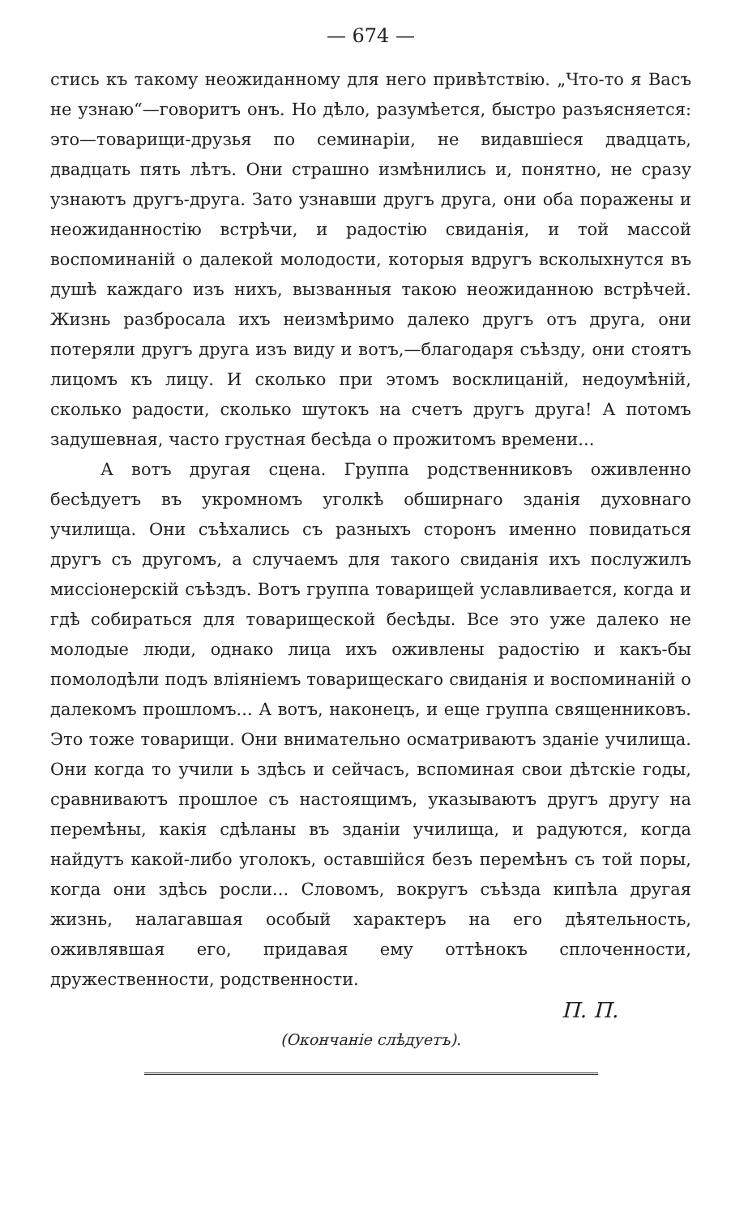— 674 —
стись къ такому неожиданному для него привѣтствію. „Что-то я Васъ не узнаю“—говоритъ онъ. Но дѣло, разумѣется, быстро разъясняется: это—товарищи-друзья по семинаріи, не видавшіеся двадцать, двадцать пять лѣтъ. Они страшно измѣнились и, понятно, не сразу узнаютъ другъ-друга. Зато узнавши другъ друга, они оба поражены и неожиданностію встрѣчи, и радостію свиданія, и той массой воспоминаній о далекой молодости, которыя вдругъ всколыхнутся въ душѣ каждаго изъ нихъ, вызванныя такою неожиданною встрѣчей. Жизнь разбросала ихъ неизмѣримо далеко другъ отъ друга, они потеряли другъ друга изъ виду и вотъ,—благодаря съѣзду, они стоятъ лицомъ къ лицу. И сколько при этомъ восклицаній, недоумѣній, сколько радости, сколько шутокъ на счетъ другъ друга! А потомъ задушевная, часто грустная бесѣда о прожитомъ времени...
А вотъ другая сцена. Группа родственниковъ оживленно бесѣдуетъ въ укромномъ уголкѣ обширнаго зданія духовнаго училища. Они съѣхались съ разныхъ сторонъ именно повидаться другъ съ другомъ, а случаемъ для такого свиданія ихъ послужилъ миссіонерскій съѣздъ. Вотъ группа товарищей уславливается, когда и гдѣ собираться для товарищеской бесѣды. Все это уже далеко не молодые люди, однако лица ихъ оживлены радостію и какъ-бы помолодѣли подъ вліяніемъ товарищескаго свиданія и воспоминаній о далекомъ прошломъ... А вотъ, наконецъ, и еще группа священниковъ. Это тоже товарищи. Они внимательно осматриваютъ зданіе училища. Они когда то учили ь здѣсь и сейчасъ, вспоминая свои дѣтскіе годы, сравниваютъ прошлое съ настоящимъ, указываютъ другъ другу на перемѣны, какія сдѣланы въ зданіи училища, и радуются, когда найдутъ какой-либо уголокъ, оставшійся безъ перемѣнъ съ той поры, когда они здѣсь росли... Словомъ, вокругъ съѣзда кипѣла другая жизнь, налагавшая особый характеръ на его дѣятельность, оживлявшая его, придавая ему оттѣнокъ сплоченности, дружественности, родственности.
П. П.
(Окончаніе слѣдуетъ).